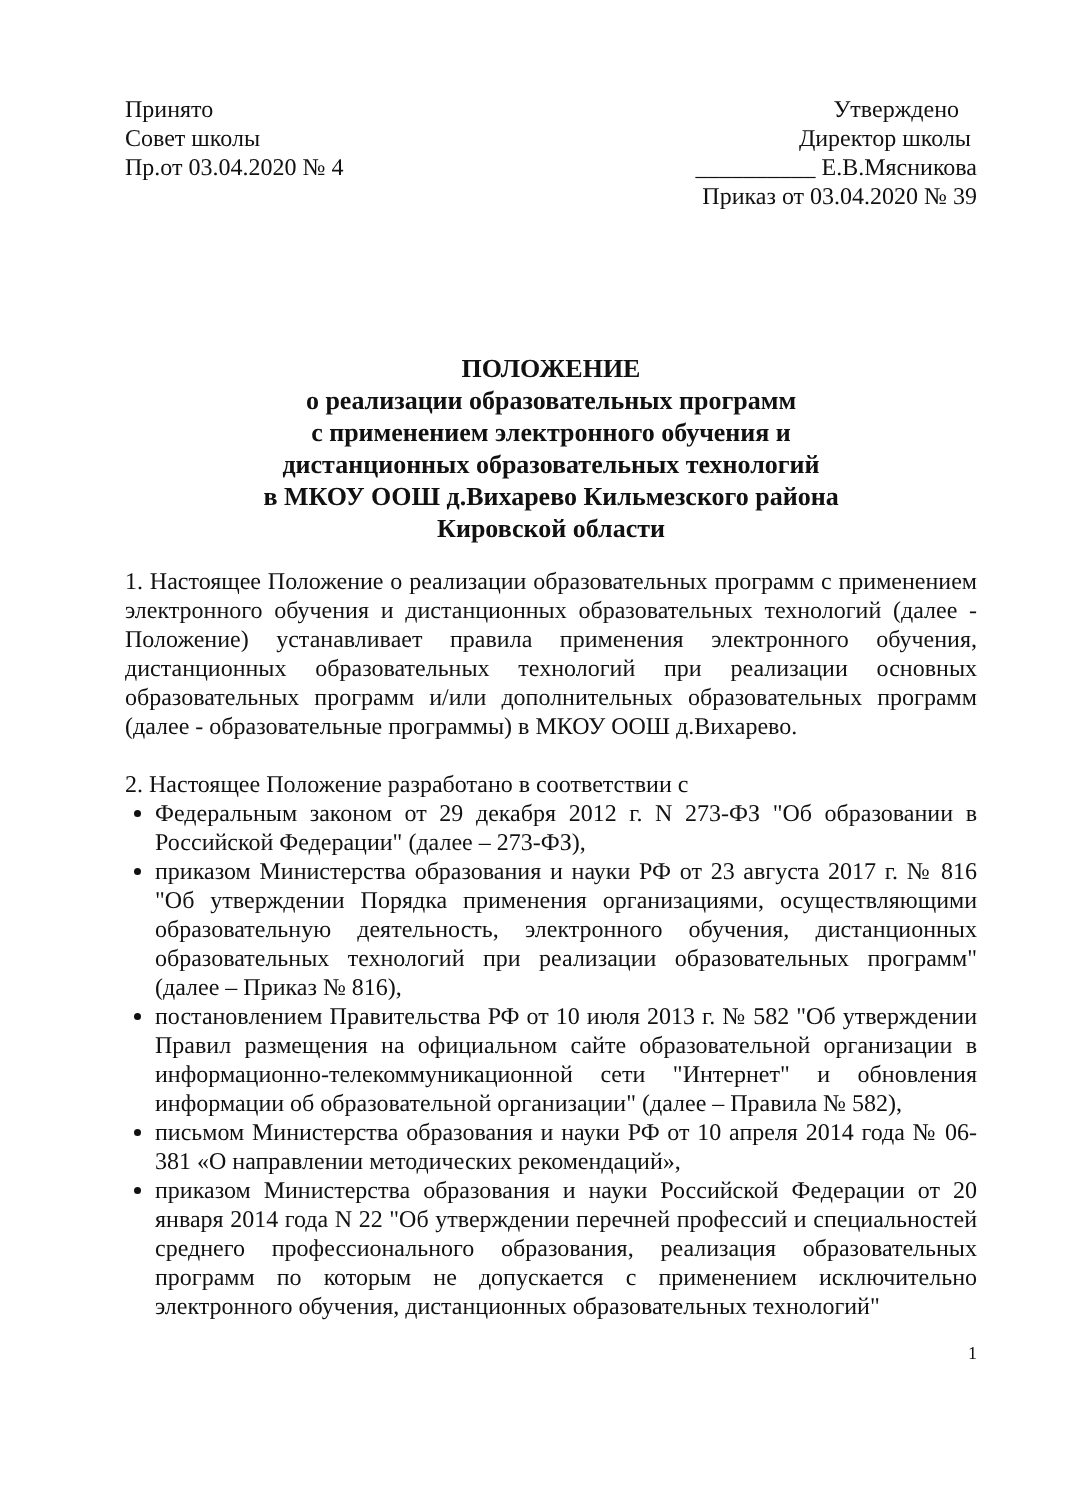Принято
Совет школы
Пр.от 03.04.2020 № 4
Утверждено
Директор школы
__________ Е.В.Мясникова
Приказ от 03.04.2020 № 39
ПОЛОЖЕНИЕ
о реализации образовательных программ
с применением электронного обучения и
дистанционных образовательных технологий
в МКОУ ООШ д.Вихарево Кильмезского района
Кировской области
1. Настоящее Положение о реализации образовательных программ с применением электронного обучения и дистанционных образовательных технологий (далее - Положение) устанавливает правила применения электронного обучения, дистанционных образовательных технологий при реализации основных образовательных программ и/или дополнительных образовательных программ (далее - образовательные программы) в МКОУ ООШ д.Вихарево.
2. Настоящее Положение разработано в соответствии с
Федеральным законом от 29 декабря 2012 г. N 273-ФЗ "Об образовании в Российской Федерации" (далее – 273-ФЗ),
приказом Министерства образования и науки РФ от 23 августа 2017 г. № 816 "Об утверждении Порядка применения организациями, осуществляющими образовательную деятельность, электронного обучения, дистанционных образовательных технологий при реализации образовательных программ" (далее – Приказ № 816),
постановлением Правительства РФ от 10 июля 2013 г. № 582 "Об утверждении Правил размещения на официальном сайте образовательной организации в информационно-телекоммуникационной сети "Интернет" и обновления информации об образовательной организации" (далее – Правила № 582),
письмом Министерства образования и науки РФ от 10 апреля 2014 года № 06-381 «О направлении методических рекомендаций»,
приказом Министерства образования и науки Российской Федерации от 20 января 2014 года N 22 "Об утверждении перечней профессий и специальностей среднего профессионального образования, реализация образовательных программ по которым не допускается с применением исключительно электронного обучения, дистанционных образовательных технологий"
1